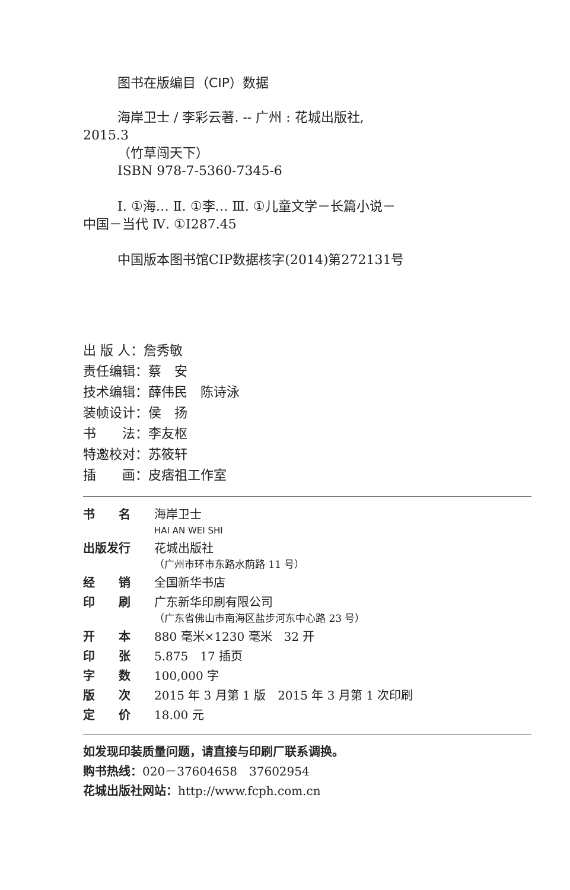图书在版编目（CIP）数据
海岸卫士 / 李彩云著. -- 广州 : 花城出版社,
2015.3
（竹草闯天下）
ISBN 978-7-5360-7345-6
Ⅰ. ①海… Ⅱ. ①李… Ⅲ. ①儿童文学－长篇小说－
中国－当代 Ⅳ. ①I287.45
中国版本图书馆CIP数据核字(2014)第272131号
出 版 人：詹秀敏
责任编辑：蔡　安
技术编辑：薛伟民　陈诗泳
装帧设计：侯　扬
书　　法：李友枢
特邀校对：苏筱轩
插　　画：皮痞祖工作室
| 书 名 | 海岸卫士 HAI AN WEI SHI |
| 出版发行 | 花城出版社 （广州市环市东路水荫路 11 号） |
| 经 销 | 全国新华书店 |
| 印 刷 | 广东新华印刷有限公司 （广东省佛山市南海区盐步河东中心路 23 号） |
| 开 本 | 880 毫米×1230 毫米 32 开 |
| 印 张 | 5.875 17 插页 |
| 字 数 | 100,000 字 |
| 版 次 | 2015 年 3 月第 1 版 2015 年 3 月第 1 次印刷 |
| 定 价 | 18.00 元 |
如发现印装质量问题，请直接与印刷厂联系调换。
购书热线：020－37604658　37602954
花城出版社网站：http://www.fcph.com.cn